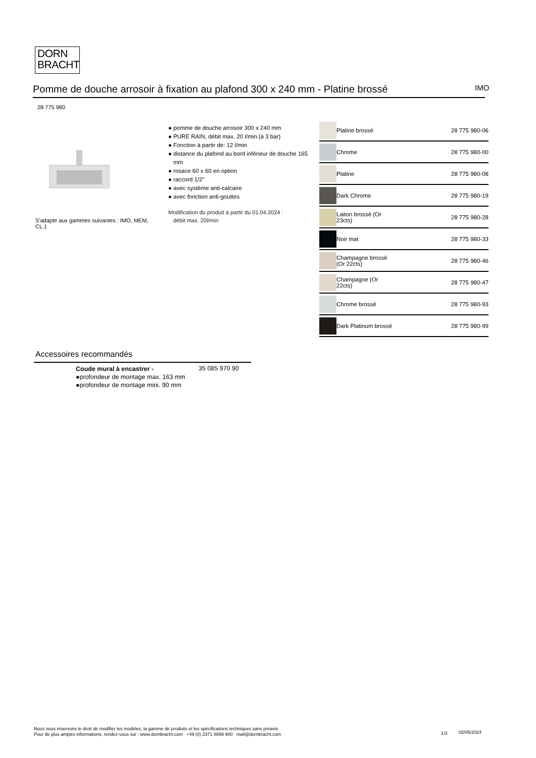DORN
BRACHT
Pomme de douche arrosoir à fixation au plafond 300 x 240 mm - Platine brossé
IMO
28 775 980
S'adapte aux gammes suivantes : IMO, MEM, CL.1
● pomme de douche arrosoir 300 x 240 mm
● PURE RAIN, débit max. 20 l/min (à 3 bar)
● Fonction à partir de: 12 l/min
● distance du plafond au bord inférieur de douche 165 mm
● rosace 60 x 60 en option
● raccord 1/2"
● avec système anti-calcaire
● avec fonction anti-gouttes
Modification du produit à partir du 01.04.2024 :
débit max. 20l/min
| | Platine brossé | 28 775 980-06 |
| | Chrome | 28 775 980-00 |
| | Platine | 28 775 980-08 |
| | Dark Chrome | 28 775 980-19 |
| | Laiton brossé (Or 23cts) | 28 775 980-28 |
| | Noir mat | 28 775 980-33 |
| | Champagne brossé (Or 22cts) | 28 775 980-46 |
| | Champagne (Or 22cts) | 28 775 980-47 |
| | Chrome brossé | 28 775 980-93 |
| | Dark Platinum brossé | 28 775 980-99 |
Accessoires recommandés
Coude mural à encastrer -
●profondeur de montage max. 163 mm
●profondeur de montage mini. 90 mm
35 085 970 90
Nous nous réservons le droit de modifier les modèles, la gamme de produits et les spécifications techniques sans préavis.
Pour de plus amples informations, rendez-vous sur : www.dornbracht.com +49 (0) 2371 8899 900 mail@dornbracht.com
1/3 02/05/2024